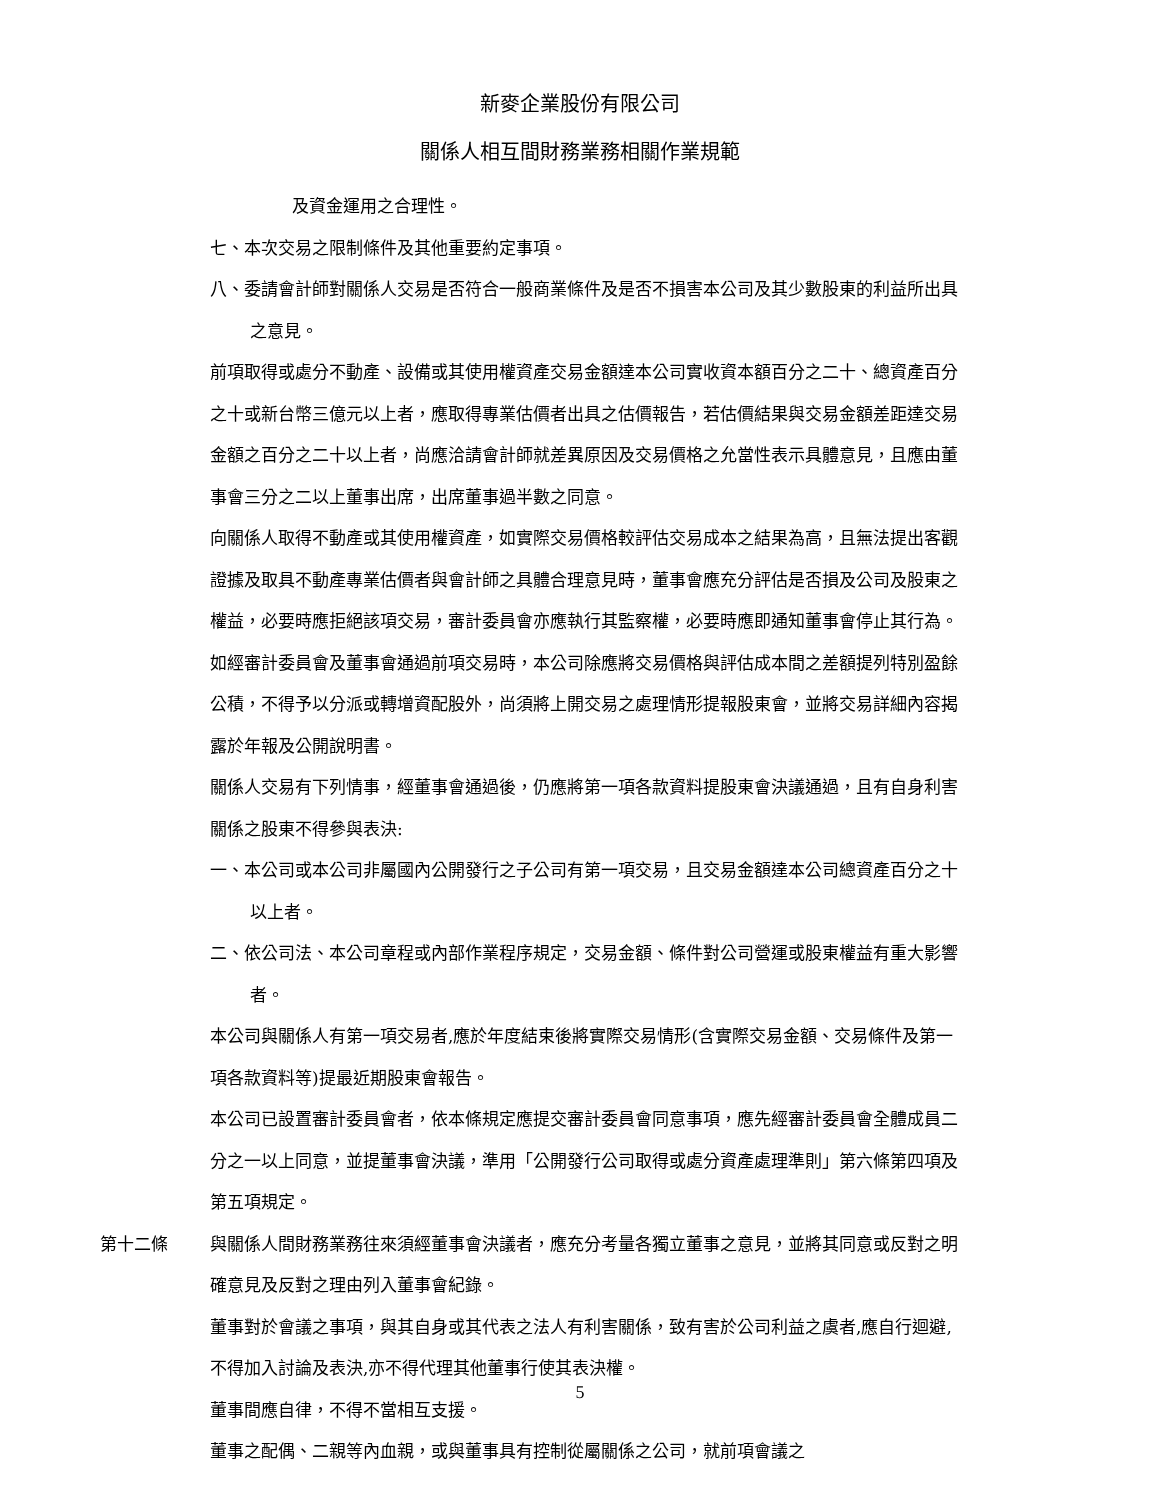新麥企業股份有限公司
關係人相互間財務業務相關作業規範
及資金運用之合理性。
七、本次交易之限制條件及其他重要約定事項。
八、委請會計師對關係人交易是否符合一般商業條件及是否不損害本公司及其少數股東的利益所出具之意見。
前項取得或處分不動產、設備或其使用權資產交易金額達本公司實收資本額百分之二十、總資產百分之十或新台幣三億元以上者，應取得專業估價者出具之估價報告，若估價結果與交易金額差距達交易金額之百分之二十以上者，尚應洽請會計師就差異原因及交易價格之允當性表示具體意見，且應由董事會三分之二以上董事出席，出席董事過半數之同意。
向關係人取得不動產或其使用權資產，如實際交易價格較評估交易成本之結果為高，且無法提出客觀證據及取具不動產專業估價者與會計師之具體合理意見時，董事會應充分評估是否損及公司及股東之權益，必要時應拒絕該項交易，審計委員會亦應執行其監察權，必要時應即通知董事會停止其行為。
如經審計委員會及董事會通過前項交易時，本公司除應將交易價格與評估成本間之差額提列特別盈餘公積，不得予以分派或轉增資配股外，尚須將上開交易之處理情形提報股東會，並將交易詳細內容揭露於年報及公開說明書。
關係人交易有下列情事，經董事會通過後，仍應將第一項各款資料提股東會決議通過，且有自身利害關係之股東不得參與表決:
一、本公司或本公司非屬國內公開發行之子公司有第一項交易，且交易金額達本公司總資產百分之十以上者。
二、依公司法、本公司章程或內部作業程序規定，交易金額、條件對公司營運或股東權益有重大影響者。
本公司與關係人有第一項交易者,應於年度結束後將實際交易情形(含實際交易金額、交易條件及第一項各款資料等)提最近期股東會報告。
本公司已設置審計委員會者，依本條規定應提交審計委員會同意事項，應先經審計委員會全體成員二分之一以上同意，並提董事會決議，準用「公開發行公司取得或處分資產處理準則」第六條第四項及第五項規定。
第十二條 與關係人間財務業務往來須經董事會決議者，應充分考量各獨立董事之意見，並將其同意或反對之明確意見及反對之理由列入董事會紀錄。
董事對於會議之事項，與其自身或其代表之法人有利害關係，致有害於公司利益之虞者,應自行迴避,不得加入討論及表決,亦不得代理其他董事行使其表決權。
董事間應自律，不得不當相互支援。
董事之配偶、二親等內血親，或與董事具有控制從屬關係之公司，就前項會議之
5